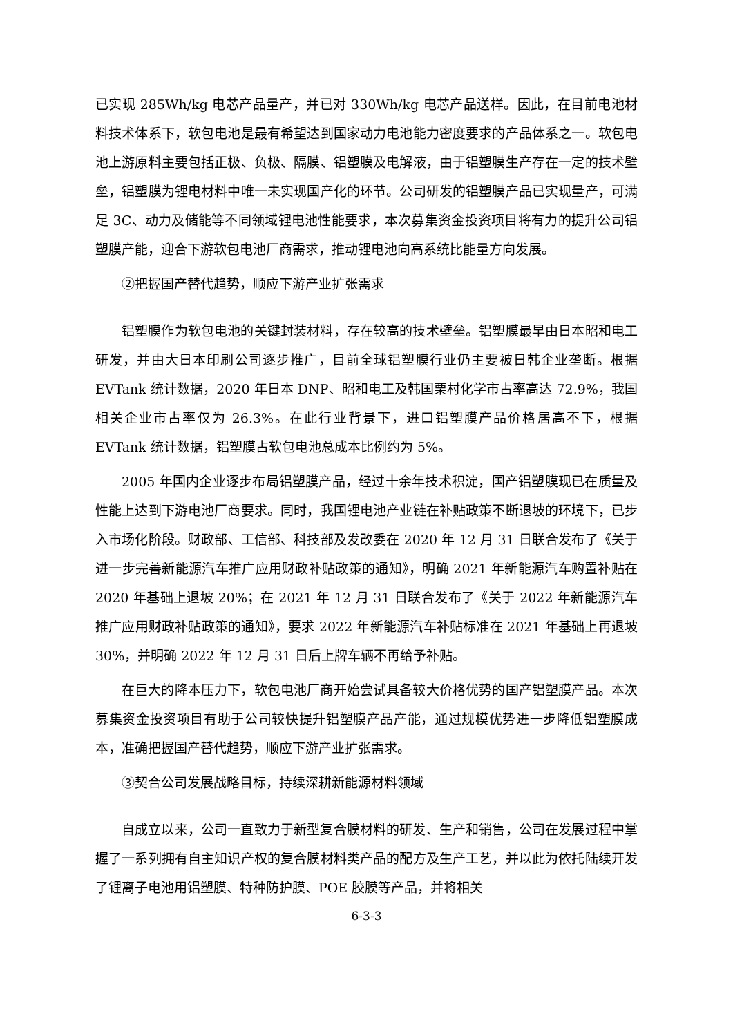已实现 285Wh/kg 电芯产品量产，并已对 330Wh/kg 电芯产品送样。因此，在目前电池材料技术体系下，软包电池是最有希望达到国家动力电池能力密度要求的产品体系之一。软包电池上游原料主要包括正极、负极、隔膜、铝塑膜及电解液，由于铝塑膜生产存在一定的技术壁垒，铝塑膜为锂电材料中唯一未实现国产化的环节。公司研发的铝塑膜产品已实现量产，可满足 3C、动力及储能等不同领域锂电池性能要求，本次募集资金投资项目将有力的提升公司铝塑膜产能，迎合下游软包电池厂商需求，推动锂电池向高系统比能量方向发展。
②把握国产替代趋势，顺应下游产业扩张需求
铝塑膜作为软包电池的关键封装材料，存在较高的技术壁垒。铝塑膜最早由日本昭和电工研发，并由大日本印刷公司逐步推广，目前全球铝塑膜行业仍主要被日韩企业垄断。根据 EVTank 统计数据，2020 年日本 DNP、昭和电工及韩国栗村化学市占率高达 72.9%，我国相关企业市占率仅为 26.3%。在此行业背景下，进口铝塑膜产品价格居高不下，根据 EVTank 统计数据，铝塑膜占软包电池总成本比例约为 5%。
2005 年国内企业逐步布局铝塑膜产品，经过十余年技术积淀，国产铝塑膜现已在质量及性能上达到下游电池厂商要求。同时，我国锂电池产业链在补贴政策不断退坡的环境下，已步入市场化阶段。财政部、工信部、科技部及发改委在 2020 年 12 月 31 日联合发布了《关于进一步完善新能源汽车推广应用财政补贴政策的通知》，明确 2021 年新能源汽车购置补贴在 2020 年基础上退坡 20%；在 2021 年 12 月 31 日联合发布了《关于 2022 年新能源汽车推广应用财政补贴政策的通知》，要求 2022 年新能源汽车补贴标准在 2021 年基础上再退坡 30%，并明确 2022 年 12 月 31 日后上牌车辆不再给予补贴。
在巨大的降本压力下，软包电池厂商开始尝试具备较大价格优势的国产铝塑膜产品。本次募集资金投资项目有助于公司较快提升铝塑膜产品产能，通过规模优势进一步降低铝塑膜成本，准确把握国产替代趋势，顺应下游产业扩张需求。
③契合公司发展战略目标，持续深耕新能源材料领域
自成立以来，公司一直致力于新型复合膜材料的研发、生产和销售，公司在发展过程中掌握了一系列拥有自主知识产权的复合膜材料类产品的配方及生产工艺，并以此为依托陆续开发了锂离子电池用铝塑膜、特种防护膜、POE 胶膜等产品，并将相关
6-3-3